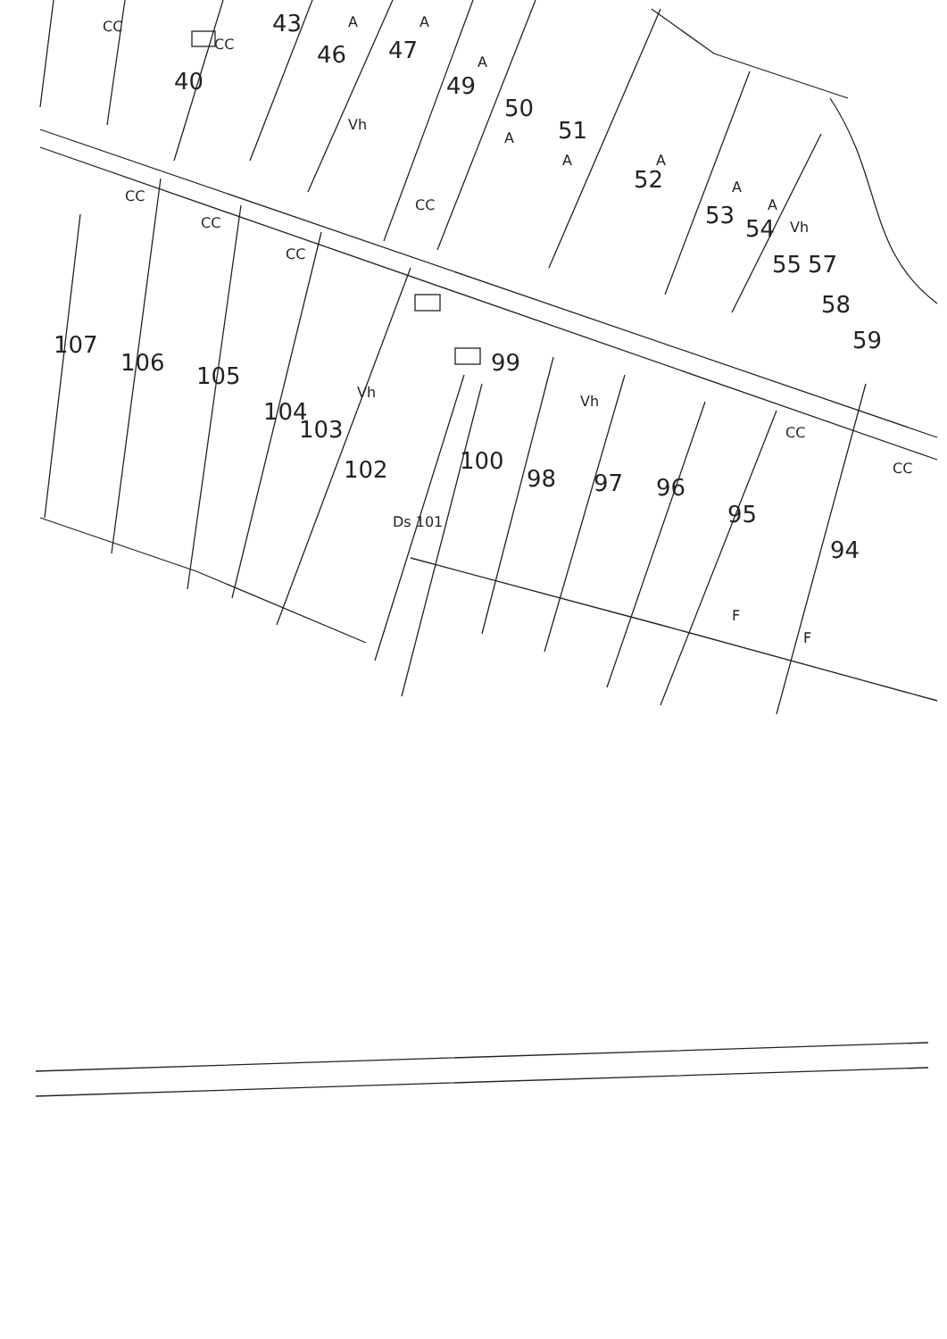46
47
49
50
51
52
53
54
55
57
58
59
40
43
107
106
105
104
103
102
100
98
97
96
95
94
99
A
A
A
A
A
A
A
A
Vh
Vh
Vh
Vh
CC
CC
CC
CC
CC
CC
CC
CC
F
F
Ds 101